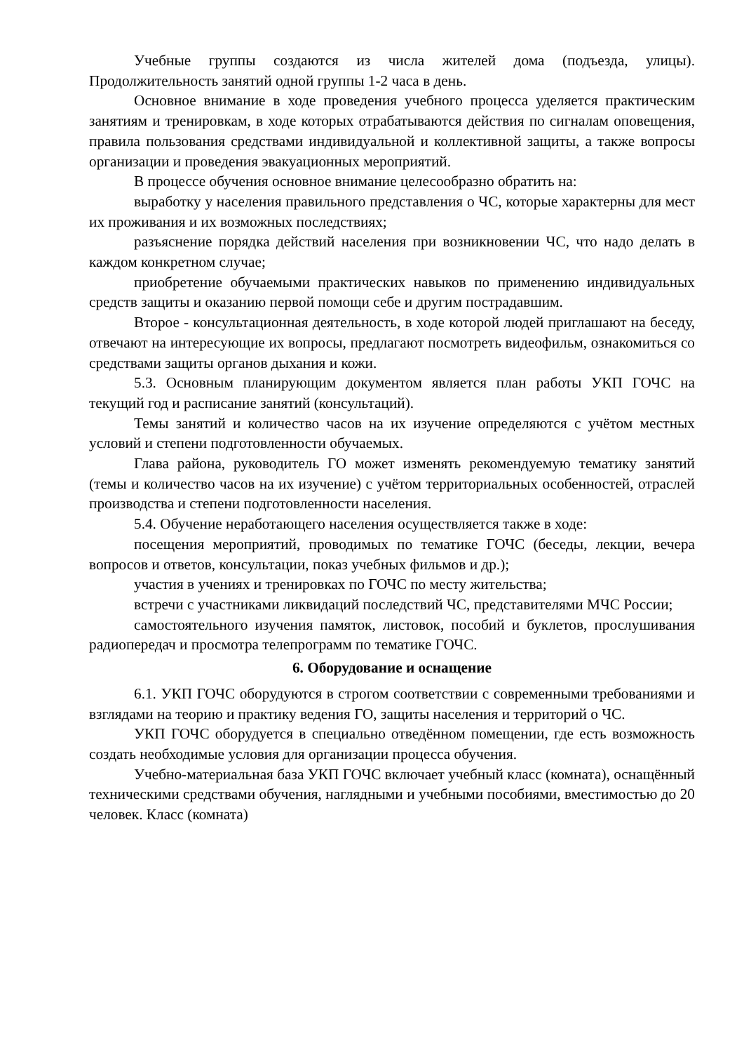Учебные группы создаются из числа жителей дома (подъезда, улицы). Продолжительность занятий одной группы 1-2 часа в день.
Основное внимание в ходе проведения учебного процесса уделяется практическим занятиям и тренировкам, в ходе которых отрабатываются действия по сигналам оповещения, правила пользования средствами индивидуальной и коллективной защиты, а также вопросы организации и проведения эвакуационных мероприятий.
В процессе обучения основное внимание целесообразно обратить на:
выработку у населения правильного представления о ЧС, которые характерны для мест их проживания и их возможных последствиях;
разъяснение порядка действий населения при возникновении ЧС, что надо делать в каждом конкретном случае;
приобретение обучаемыми практических навыков по применению индивидуальных средств защиты и оказанию первой помощи себе и другим пострадавшим.
Второе - консультационная деятельность, в ходе которой людей приглашают на беседу, отвечают на интересующие их вопросы, предлагают посмотреть видеофильм, ознакомиться со средствами защиты органов дыхания и кожи.
5.3. Основным планирующим документом является план работы УКП ГОЧС на текущий год и расписание занятий (консультаций).
Темы занятий и количество часов на их изучение определяются с учётом местных условий и степени подготовленности обучаемых.
Глава района, руководитель ГО может изменять рекомендуемую тематику занятий (темы и количество часов на их изучение) с учётом территориальных особенностей, отраслей производства и степени подготовленности населения.
5.4. Обучение неработающего населения осуществляется также в ходе:
посещения мероприятий, проводимых по тематике ГОЧС (беседы, лекции, вечера вопросов и ответов, консультации, показ учебных фильмов и др.);
участия в учениях и тренировках по ГОЧС по месту жительства;
встречи с участниками ликвидаций последствий ЧС, представителями МЧС России;
самостоятельного изучения памяток, листовок, пособий и буклетов, прослушивания радиопередач и просмотра телепрограмм по тематике ГОЧС.
6. Оборудование и оснащение
6.1. УКП ГОЧС оборудуются в строгом соответствии с современными требованиями и взглядами на теорию и практику ведения ГО, защиты населения и территорий о ЧС.
УКП ГОЧС оборудуется в специально отведённом помещении, где есть возможность создать необходимые условия для организации процесса обучения.
Учебно-материальная база УКП ГОЧС включает учебный класс (комната), оснащённый техническими средствами обучения, наглядными и учебными пособиями, вместимостью до 20 человек. Класс (комната)